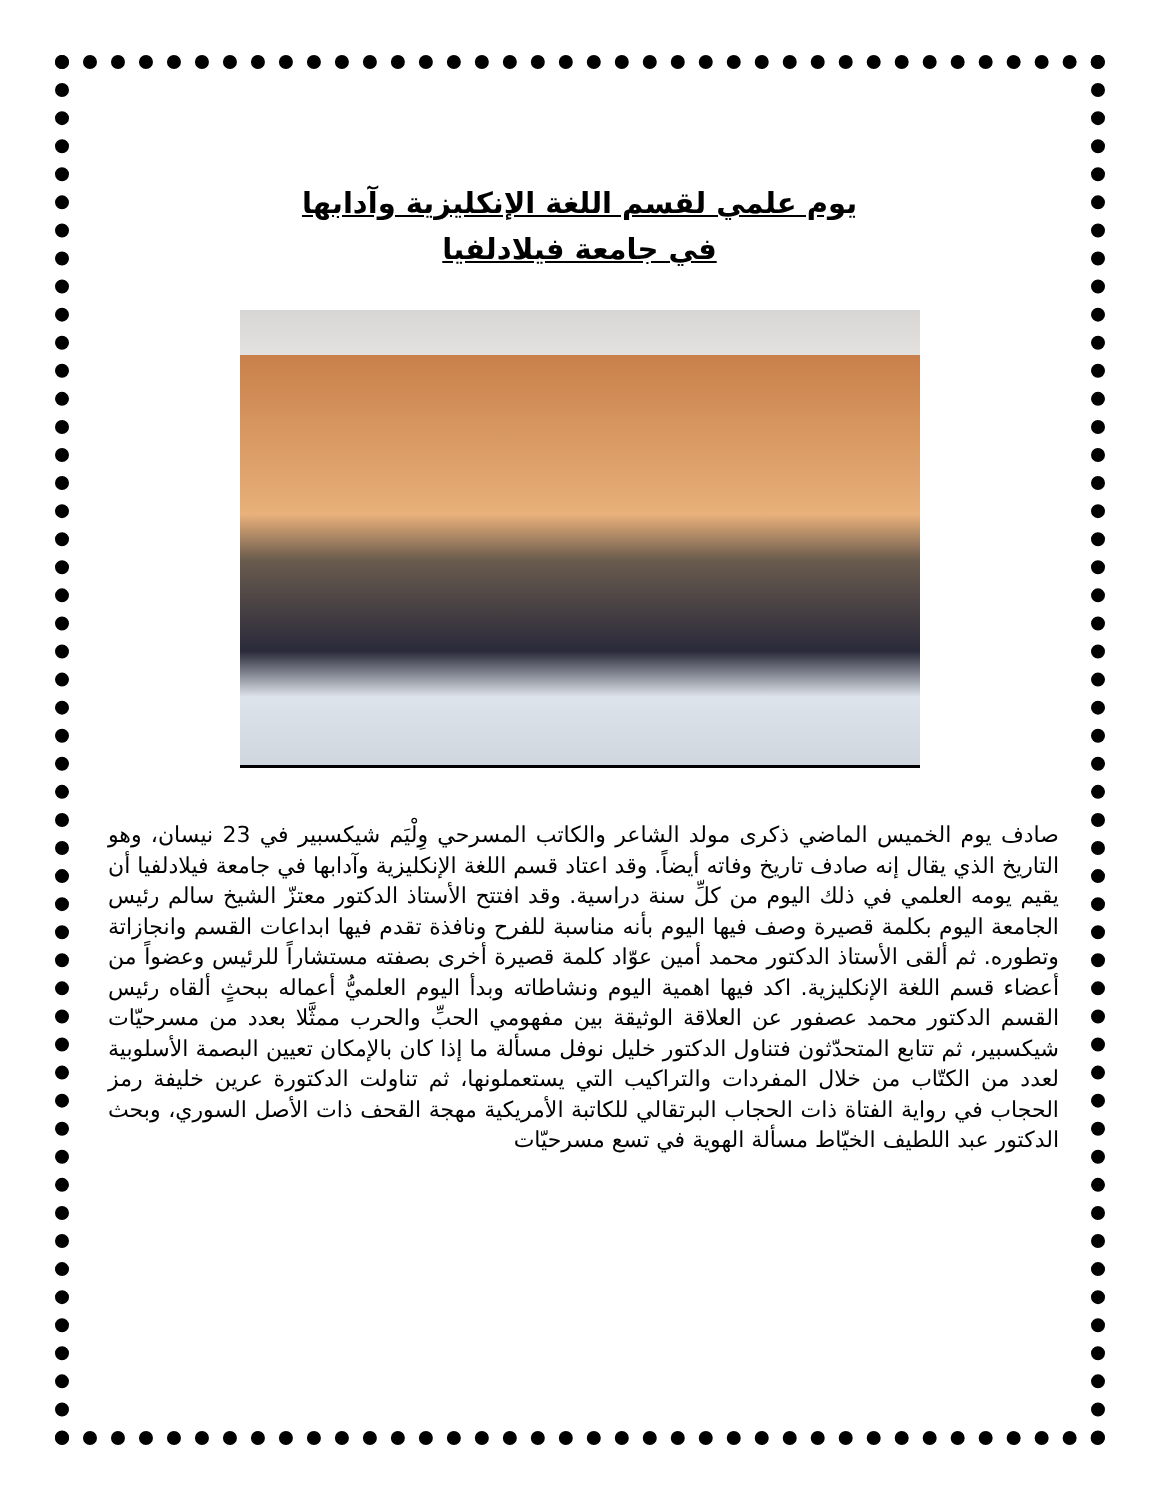يوم علمي لقسم اللغة الإنكليزية وآدابها
في جامعة فيلادلفيا
صادف يوم الخميس الماضي ذكرى مولد الشاعر والكاتب المسرحي وِلْيَم شيكسبير في 23 نيسان، وهو التاريخ الذي يقال إنه صادف تاريخ وفاته أيضاً. وقد اعتاد قسم اللغة الإنكليزية وآدابها في جامعة فيلادلفيا أن يقيم يومه العلمي في ذلك اليوم من كلِّ سنة دراسية. وقد افتتح الأستاذ الدكتور معتزّ الشيخ سالم رئيس الجامعة اليوم بكلمة قصيرة وصف فيها اليوم بأنه مناسبة للفرح ونافذة تقدم فيها ابداعات القسم وانجازاتة وتطوره. ثم ألقى الأستاذ الدكتور محمد أمين عوّاد كلمة قصيرة أخرى بصفته مستشاراً للرئيس وعضواً من أعضاء قسم اللغة الإنكليزية. اكد فيها اهمية اليوم ونشاطاته وبدأ اليوم العلميُّ أعماله ببحثٍ ألقاه رئيس القسم الدكتور محمد عصفور عن العلاقة الوثيقة بين مفهومي الحبِّ والحرب ممثَّلا بعدد من مسرحيّات شيكسبير، ثم تتابع المتحدّثون فتناول الدكتور خليل نوفل مسألة ما إذا كان بالإمكان تعيين البصمة الأسلوبية لعدد من الكتّاب من خلال المفردات والتراكيب التي يستعملونها، ثم تناولت الدكتورة عرين خليفة رمز الحجاب في رواية الفتاة ذات الحجاب البرتقالي للكاتبة الأمريكية مهجة القحف ذات الأصل السوري، وبحث الدكتور عبد اللطيف الخيّاط مسألة الهوية في تسع مسرحيّات